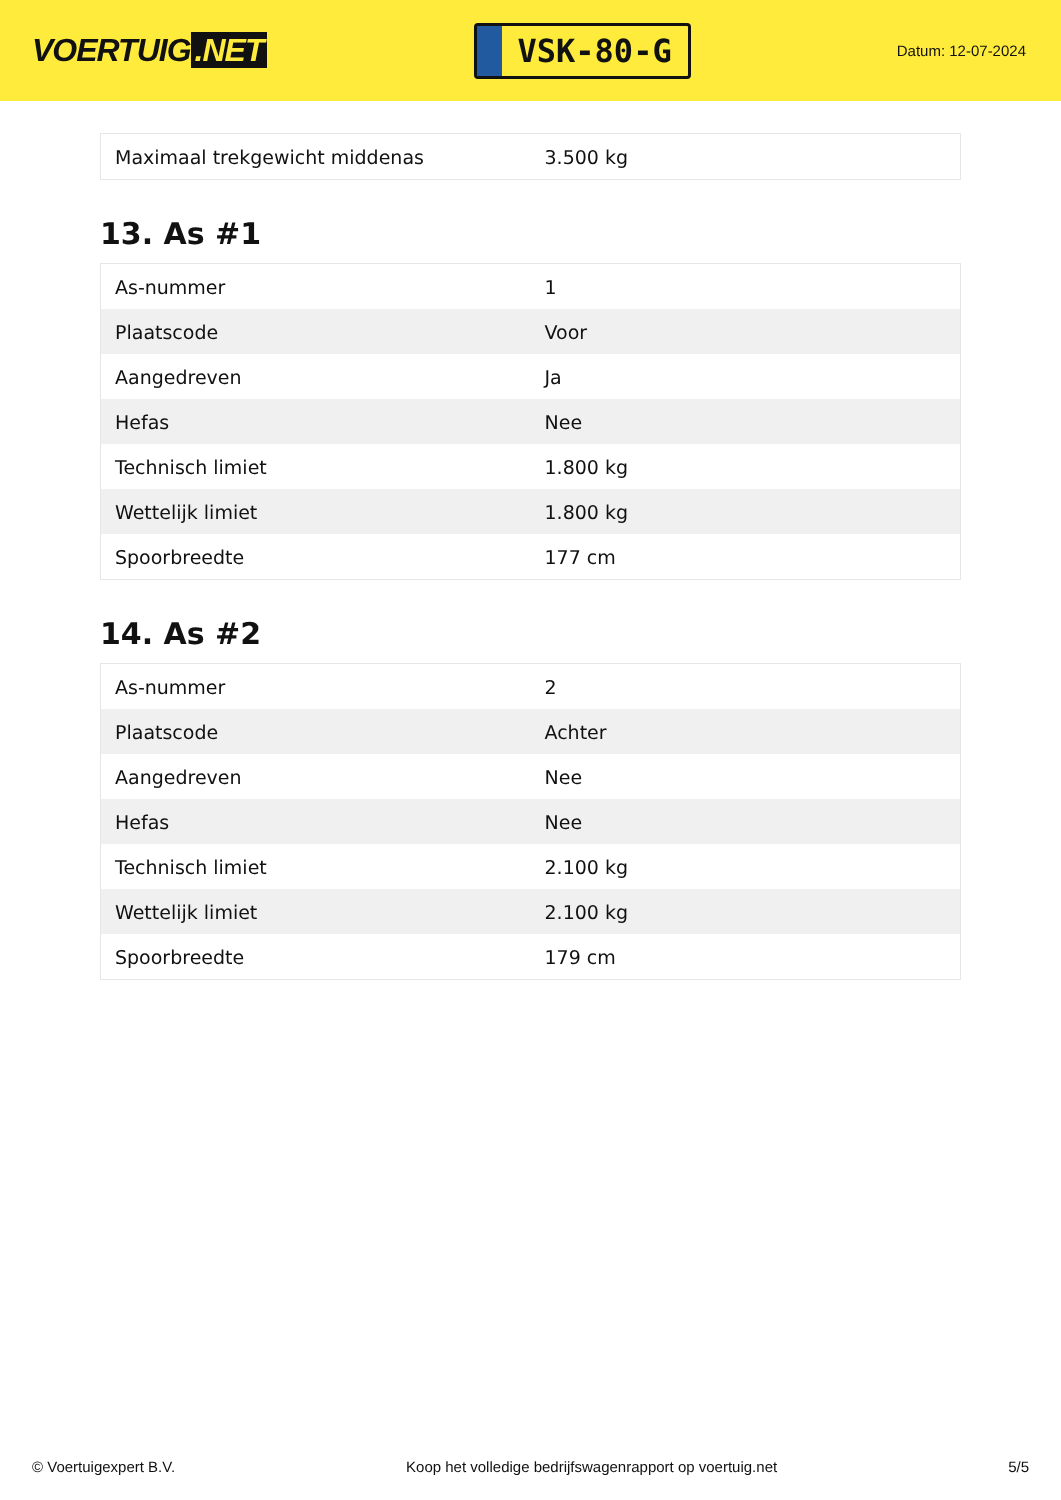VOERTUIG.NET
VSK-80-G
Datum: 12-07-2024
| Maximaal trekgewicht middenas | 3.500 kg |
13. As #1
| As-nummer | 1 |
| Plaatscode | Voor |
| Aangedreven | Ja |
| Hefas | Nee |
| Technisch limiet | 1.800 kg |
| Wettelijk limiet | 1.800 kg |
| Spoorbreedte | 177 cm |
14. As #2
| As-nummer | 2 |
| Plaatscode | Achter |
| Aangedreven | Nee |
| Hefas | Nee |
| Technisch limiet | 2.100 kg |
| Wettelijk limiet | 2.100 kg |
| Spoorbreedte | 179 cm |
© Voertuigexpert B.V. Koop het volledige bedrijfswagenrapport op voertuig.net 5/5